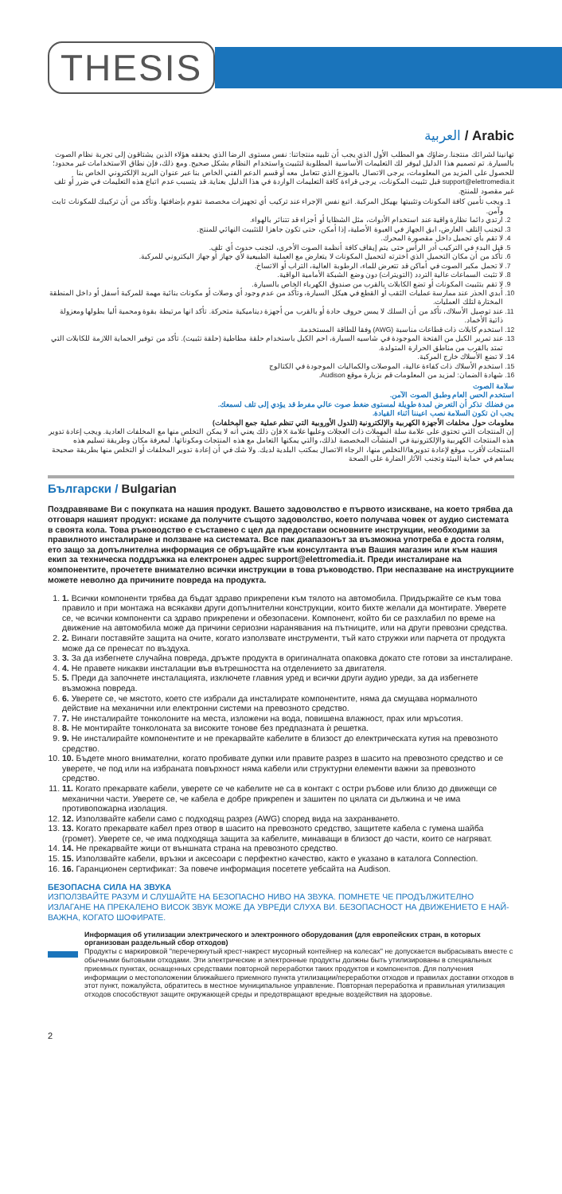THESIS
العربية / Arabic
تهانينا لشرائك منتجنا. رضاؤك هو المطلب الأول الذي يجب أن تلبيه منتجاتنا: نفس مستوى الرضا الذي يحققه هؤلاء الذين يشتاقون إلى تجربة نظام الصوت بالسيارة. تم تصميم هذا الدليل ليوفر لك التعليمات الأساسية المطلوبة لتثبيت واستخدام النظام بشكل صحيح. ومع ذلك، فإن نطاق الاستخدامات غير محدود؛ للحصول على المزيد من المعلومات، يرجى الاتصال بالموزع الذي تتعامل معه أو قسم الدعم الفني الخاص بنا عبر عنوان البريد الإلكتروني الخاص بنا support@elettromedia.it قبل تثبيت المكونات، يرجى قراءة كافة التعليمات الواردة في هذا الدليل بعناية. قد يتسبب عدم اتباع هذه التعليمات في ضرر أو تلف غير مقصود للمنتج.
1. ويجب تأمين كافة المكونات وتثبيتها بهيكل المركبة. اتبع نفس الإجراء عند تركيب أي تجهيزات مخصصة تقوم بإضافتها. وتأكد من أن تركيبك للمكونات ثابت وآمن.
2. ارتدي دائما نظارة واقية عند استخدام الأدوات، مثل الشظايا أو أجزاء قد تتناثر بالهواء.
3. لتجنب التلف العارض، ابق الجهاز في العبوة الأصلية، إذا أمكن، حتى تكون جاهزا للتثبيت النهائي للمنتج.
4. لا تقم بأي تحميل داخل مقصورة المحرك.
5. قبل البدء في التركيب أدر الرأس حتى يتم إيقاف كافة أنظمة الصوت الأخرى، لتجنب حدوث أي تلف.
6. تأكد من أن مكان التحميل الذي أخترته لتحميل المكونات لا يتعارض مع العملية الطبيعية لأي جهاز أو جهاز اليكتروني للمركبة.
7. لا تحمل مكبر الصوت في أماكن قد تتعرض للماء، الرطوبة العالية، التراب أو الاتساخ.
8. لا تثبت السماعات عالية التردد (التويترات) دون وضع الشبكة الأمامية الواقية.
9. لا تقم بتثبيت المكونات أو تضع الكابلات بالقرب من صندوق الكهرباء الخاص بالسيارة.
10. أبدي الحذر عند ممارسة عمليات الثقب أو القطع في هيكل السيارة، وتأكد من عدم وجود أي وصلات أو مكونات بنائية مهمة للمركبة أسفل أو داخل المنطقة المختارة لتلك العمليات.
11. عند توصيل الأسلاك، تأكد من أن السلك لا يمس حروف حادة أو بالقرب من أجهزة ديناميكية متحركة. تأكد انها مرتبطة بقوة ومحمية أليا بطولها ومعزولة ذاتية الأخماد.
12. استخدم كابلات ذات قطاعات مناسبة (AWG) وفقا للطاقة المستخدمة.
13. عند تمرير الكبل من الفتحة الموجودة في شاسيه السيارة، احم الكبل باستخدام حلقة مطاطية (حلقة تثبيت). تأكد من توفير الحماية اللازمة للكابلات التي تمتد بالقرب من مناطق الحرارة المتولدة.
14. لا تضع الأسلاك خارج المركبة.
15. استخدم الأسلاك ذات كفاءة عالية، الموصلات والكماليات الموجودة في الكتالوج
16. شهادة الضمان: لمزيد من المعلومات قم بزيارة موقع Audison.
سلامة الصوت
استخدم الحس العام وطبق الصوت الآمن.
من فضلك تذكر أن التعرض لمدة طويلة لمستوى ضغط صوت عالي مفرط قد يؤدي إلى تلف لسمعك.
يجب ان تكون السلامة نصب اعيننا أثناء القيادة.
معلومات حول مخلفات الأجهزة الكهربية والإلكترونية (للدول الأوروبية التي تنظم عملية جمع المخلفات)
إن المنتجات التي تحتوي على علامة سلة المهملات ذات العجلات وعليها علامة X فإن ذلك يعني أنه لا يمكن التخلص منها مع المخلفات العادية. ويجب إعادة تدوير هذه المنتجات الكهربية والإلكترونية في المنشآت المخصصة لذلك، والتي يمكنها التعامل مع هذه المنتجات ومكوناتها. لمعرفة مكان وطريقة تسليم هذه المنتجات لأقرب موقع لإعادة تدويرها/التخلص منها، الرجاء الاتصال بمكتب البلدية لديك. ولا شك في أن إعادة تدوير المخلفات أو التخلص منها بطريقة صحيحة يساهم في حماية البيئة وتجنب الآثار الضارة على الصحة
Български / Bulgarian
Поздравяваме Ви с покупката на нашия продукт. Вашето задоволство е първото изискване, на което трябва да отговаря нашият продукт: искаме да получите същото задоволство, което получава човек от аудио системата в своята кола. Това ръководство е съставено с цел да предостави основните инструкции, необходими за правилното инсталиране и ползване на системата. Все пак диапазонът за възможна употреба е доста голям, ето защо за допълнителна информация се обръщайте към консултанта във Вашия магазин или към нашия екип за техническа поддръжка на електронен адрес support@elettromedia.it. Преди инсталиране на компонентите, прочетете внимателно всички инструкции в това ръководство. При неспазване на инструкциите можете неволно да причините повреда на продукта.
1. 1. Всички компоненти трябва да бъдат здраво прикрепени към тялото на автомобила. Придържайте се към това правило и при монтажа на всякакви други допълнителни конструкции, които бихте желали да монтирате. Уверете се, че всички компоненти са здраво прикрепени и обезопасени. Компонент, който би се разхлабил по време на движение на автомобила може да причини сериозни наранявания на пътниците, или на други превозни средства.
2. 2. Винаги поставяйте защита на очите, когато използвате инструменти, тъй като стружки или парчета от продукта може да се пренесат по въздуха.
3. 3. За да избегнете случайна повреда, дръжте продукта в оригиналната опаковка докато сте готови за инсталиране.
4. 4. Не правете никакви инсталации във вътрешността на отделението за двигателя.
5. 5. Преди да започнете инсталацията, изключете главния уред и всички други аудио уреди, за да избегнете възможна повреда.
6. 6. Уверете се, че мястото, което сте избрали да инсталирате компонентите, няма да смущава нормалното действие на механични или електронни системи на превозното средство.
7. 7. Не инсталирайте тонколоните на места, изложени на вода, повишена влажност, прах или мръсотия.
8. 8. Не монтирайте тонколоната за високите тонове без предпазната ѝ решетка.
9. 9. Не инсталирайте компонентите и не прекарвайте кабелите в близост до електрическата кутия на превозното средство.
10. 10. Бъдете много внимателни, когато пробивате дупки или правите разрез в шасито на превозното средство и се уверете, че под или на избраната повърхност няма кабели или структурни елементи важни за превозното средство.
11. 11. Когато прекарвате кабели, уверете се че кабелите не са в контакт с остри ръбове или близо до движещи се механични части. Уверете се, че кабела е добре прикрепен и зашитен по цялата си дължина и че има противопожарна изолация.
12. 12. Използвайте кабели само с подходящ разрез (AWG) според вида на захранването.
13. 13. Когато прекарвате кабел през отвор в шасито на превозното средство, защитете кабела с гумена шайба (громет). Уверете се, че има подходяща защита за кабелите, минаващи в близост до части, които се нагряват.
14. 14. Не прекарвайте жици от външната страна на превозното средство.
15. 15. Използвайте кабели, връзки и аксесоари с перфектно качество, както е указано в каталога Connection.
16. 16. Гаранционен сертификат: За повече информация посетете уебсайта на Audison.
БЕЗОПАСНА СИЛА НА ЗВУКА
ИЗПОЛЗВАЙТЕ РАЗУМ И СЛУШАЙТЕ НА БЕЗОПАСНО НИВО НА ЗВУКА. ПОМНЕТЕ ЧЕ ПРОДЪЛЖИТЕЛНО ИЗЛАГАНЕ НА ПРЕКАЛЕНО ВИСОК ЗВУК МОЖЕ ДА УВРЕДИ СЛУХА ВИ. БЕЗОПАСНОСТ НА ДВИЖЕНИЕТО Е НАЙ-ВАЖНА, КОГАТО ШОФИРАТЕ.
Информация об утилизации электрического и электронного оборудования (для европейских стран, в которых организован раздельный сбор отходов)
Продукты с маркировкой "перечеркнутый крест-накрест мусорный контейнер на колесах" не допускается выбрасывать вместе с обычными бытовыми отходами. Эти электрические и электронные продукты должны быть утилизированы в специальных приемных пунктах, оснащенных средствами повторной переработки таких продуктов и компонентов. Для получения информации о местоположении ближайшего приемного пункта утилизации/переработки отходов и правилах доставки отходов в этот пункт, пожалуйста, обратитесь в местное муниципальное управление. Повторная переработка и правильная утилизация отходов способствуют защите окружающей среды и предотвращают вредные воздействия на здоровье.
2